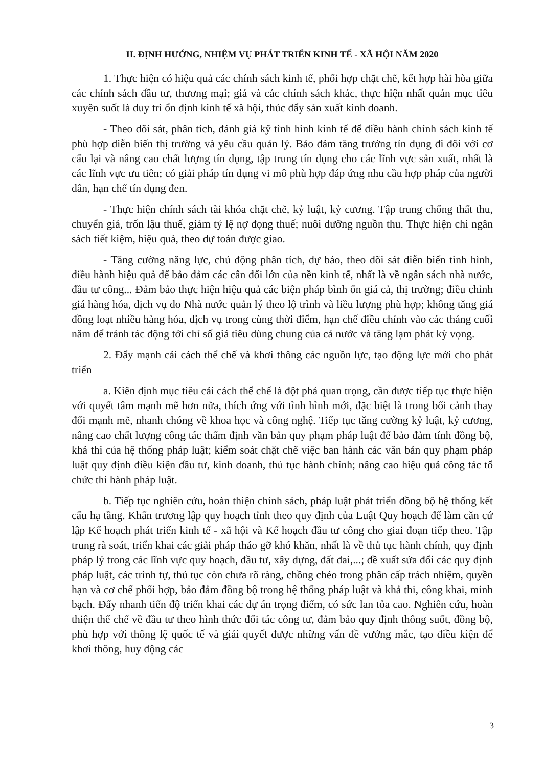II. ĐỊNH HƯỚNG, NHIỆM VỤ PHÁT TRIỂN KINH TẾ - XÃ HỘI NĂM 2020
1. Thực hiện có hiệu quả các chính sách kinh tế, phối hợp chặt chẽ, kết hợp hài hòa giữa các chính sách đầu tư, thương mại; giá và các chính sách khác, thực hiện nhất quán mục tiêu xuyên suốt là duy trì ổn định kinh tế xã hội, thúc đẩy sản xuất kinh doanh.
- Theo dõi sát, phân tích, đánh giá kỹ tình hình kinh tế để điều hành chính sách kinh tế phù hợp diễn biến thị trường và yêu cầu quản lý. Bảo đảm tăng trưởng tín dụng đi đôi với cơ cấu lại và nâng cao chất lượng tín dụng, tập trung tín dụng cho các lĩnh vực sản xuất, nhất là các lĩnh vực ưu tiên; có giải pháp tín dụng vi mô phù hợp đáp ứng nhu cầu hợp pháp của người dân, hạn chế tín dụng đen.
- Thực hiện chính sách tài khóa chặt chẽ, kỷ luật, kỷ cương. Tập trung chống thất thu, chuyển giá, trốn lậu thuế, giảm tỷ lệ nợ đọng thuế; nuôi dưỡng nguồn thu. Thực hiện chi ngân sách tiết kiệm, hiệu quả, theo dự toán được giao.
- Tăng cường năng lực, chủ động phân tích, dự báo, theo dõi sát diễn biến tình hình, điều hành hiệu quả để bảo đảm các cân đối lớn của nền kinh tế, nhất là về ngân sách nhà nước, đầu tư công... Đảm bảo thực hiện hiệu quả các biện pháp bình ổn giá cả, thị trường; điều chỉnh giá hàng hóa, dịch vụ do Nhà nước quản lý theo lộ trình và liều lượng phù hợp; không tăng giá đồng loạt nhiều hàng hóa, dịch vụ trong cùng thời điểm, hạn chế điều chỉnh vào các tháng cuối năm để tránh tác động tới chỉ số giá tiêu dùng chung của cả nước và tăng lạm phát kỳ vọng.
2. Đẩy mạnh cải cách thể chế và khơi thông các nguồn lực, tạo động lực mới cho phát triển
a. Kiên định mục tiêu cải cách thể chế là đột phá quan trọng, cần được tiếp tục thực hiện với quyết tâm mạnh mẽ hơn nữa, thích ứng với tình hình mới, đặc biệt là trong bối cảnh thay đổi mạnh mẽ, nhanh chóng về khoa học và công nghệ. Tiếp tục tăng cường kỷ luật, kỷ cương, nâng cao chất lượng công tác thẩm định văn bản quy phạm pháp luật để bảo đảm tính đồng bộ, khả thi của hệ thống pháp luật; kiểm soát chặt chẽ việc ban hành các văn bản quy phạm pháp luật quy định điều kiện đầu tư, kinh doanh, thủ tục hành chính; nâng cao hiệu quả công tác tổ chức thi hành pháp luật.
b. Tiếp tục nghiên cứu, hoàn thiện chính sách, pháp luật phát triển đồng bộ hệ thống kết cấu hạ tầng. Khẩn trương lập quy hoạch tỉnh theo quy định của Luật Quy hoạch để làm căn cứ lập Kế hoạch phát triển kinh tế - xã hội và Kế hoạch đầu tư công cho giai đoạn tiếp theo. Tập trung rà soát, triển khai các giải pháp tháo gỡ khó khăn, nhất là về thủ tục hành chính, quy định pháp lý trong các lĩnh vực quy hoạch, đầu tư, xây dựng, đất đai,...; đề xuất sửa đổi các quy định pháp luật, các trình tự, thủ tục còn chưa rõ ràng, chồng chéo trong phân cấp trách nhiệm, quyền hạn và cơ chế phối hợp, bảo đảm đồng bộ trong hệ thống pháp luật và khả thi, công khai, minh bạch. Đẩy nhanh tiến độ triển khai các dự án trọng điểm, có sức lan tỏa cao. Nghiên cứu, hoàn thiện thể chế về đầu tư theo hình thức đối tác công tư, đảm bảo quy định thông suốt, đồng bộ, phù hợp với thông lệ quốc tế và giải quyết được những vấn đề vướng mắc, tạo điều kiện để khơi thông, huy động các
3